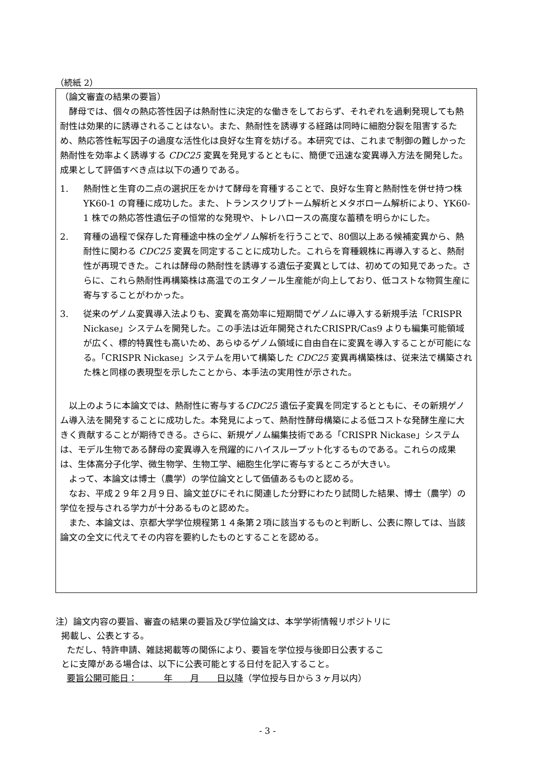（続紙 2）
（論文審査の結果の要旨）
酵母では、個々の熱応答性因子は熱耐性に決定的な働きをしておらず、それぞれを過剰発現しても熱耐性は効果的に誘導されることはない。また、熱耐性を誘導する経路は同時に細胞分裂を阻害するため、熱応答性転写因子の過度な活性化は良好な生育を妨げる。本研究では、これまで制御の難しかった熱耐性を効率よく誘導する CDC25 変異を発見するとともに、簡便で迅速な変異導入方法を開発した。成果として評価すべき点は以下の通りである。
1. 熱耐性と生育の二点の選択圧をかけて酵母を育種することで、良好な生育と熱耐性を併せ持つ株YK60-1 の育種に成功した。また、トランスクリプトーム解析とメタボローム解析により、YK60-1 株での熱応答性遺伝子の恒常的な発現や、トレハロースの高度な蓄積を明らかにした。
2. 育種の過程で保存した育種途中株の全ゲノム解析を行うことで、80個以上ある候補変異から、熱耐性に関わる CDC25 変異を同定することに成功した。これらを育種親株に再導入すると、熱耐性が再現できた。これは酵母の熱耐性を誘導する遺伝子変異としては、初めての知見であった。さらに、これら熱耐性再構築株は高温でのエタノール生産能が向上しており、低コストな物質生産に寄与することがわかった。
3. 従来のゲノム変異導入法よりも、変異を高効率に短期間でゲノムに導入する新規手法「CRISPR Nickase」システムを開発した。この手法は近年開発されたCRISPR/Cas9 よりも編集可能領域が広く、標的特異性も高いため、あらゆるゲノム領域に自由自在に変異を導入することが可能になる。「CRISPR Nickase」システムを用いて構築した CDC25 変異再構築株は、従来法で構築された株と同様の表現型を示したことから、本手法の実用性が示された。
以上のように本論文では、熱耐性に寄与するCDC25 遺伝子変異を同定するとともに、その新規ゲノム導入法を開発することに成功した。本発見によって、熱耐性酵母構築による低コストな発酵生産に大きく貢献することが期待できる。さらに、新規ゲノム編集技術である「CRISPR Nickase」システムは、モデル生物である酵母の変異導入を飛躍的にハイスループット化するものである。これらの成果は、生体高分子化学、微生物学、生物工学、細胞生化学に寄与するところが大きい。
よって、本論文は博士（農学）の学位論文として価値あるものと認める。
なお、平成２９年２月９日、論文並びにそれに関連した分野にわたり試問した結果、博士（農学）の学位を授与される学力が十分あるものと認めた。
また、本論文は、京都大学学位規程第１４条第２項に該当するものと判断し、公表に際しては、当該論文の全文に代えてその内容を要約したものとすることを認める。
注）論文内容の要旨、審査の結果の要旨及び学位論文は、本学学術情報リポジトリに
掲載し、公表とする。
ただし、特許申請、雑誌掲載等の関係により、要旨を学位授与後即日公表するこ
とに支障がある場合は、以下に公表可能とする日付を記入すること。
要旨公開可能日：　　　年　　月　　日以降（学位授与日から３ヶ月以内）
- 3 -